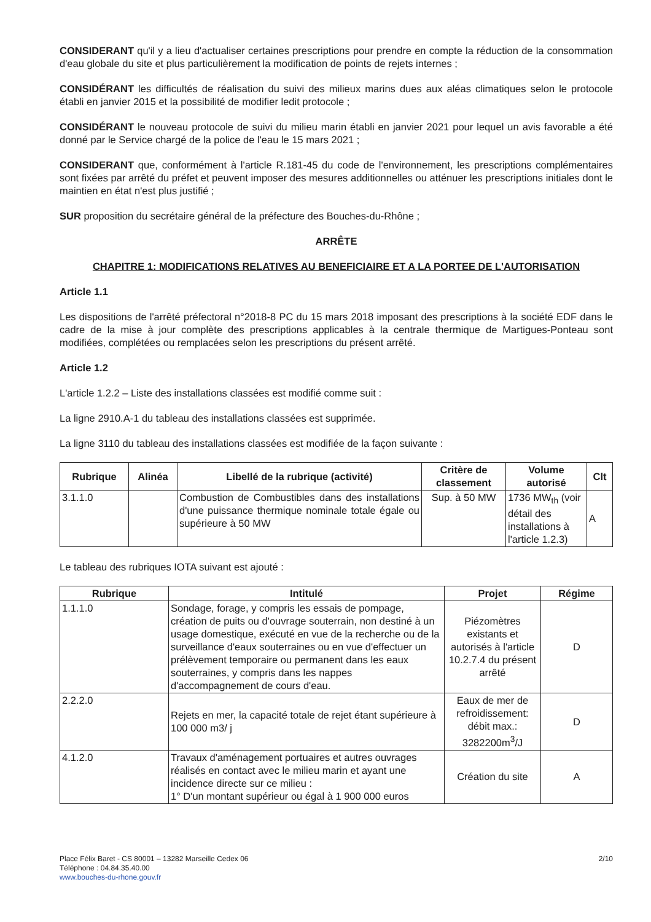CONSIDERANT qu'il y a lieu d'actualiser certaines prescriptions pour prendre en compte la réduction de la consommation d'eau globale du site et plus particulièrement la modification de points de rejets internes ;
CONSIDÉRANT les difficultés de réalisation du suivi des milieux marins dues aux aléas climatiques selon le protocole établi en janvier 2015 et la possibilité de modifier ledit protocole ;
CONSIDÉRANT le nouveau protocole de suivi du milieu marin établi en janvier 2021 pour lequel un avis favorable a été donné par le Service chargé de la police de l'eau le 15 mars 2021 ;
CONSIDERANT que, conformément à l'article R.181-45 du code de l'environnement, les prescriptions complémentaires sont fixées par arrêté du préfet et peuvent imposer des mesures additionnelles ou atténuer les prescriptions initiales dont le maintien en état n'est plus justifié ;
SUR proposition du secrétaire général de la préfecture des Bouches-du-Rhône ;
ARRÊTE
CHAPITRE 1: MODIFICATIONS RELATIVES AU BENEFICIAIRE ET A LA PORTEE DE L'AUTORISATION
Article 1.1
Les dispositions de l'arrêté préfectoral n°2018-8 PC du 15 mars 2018 imposant des prescriptions à la société EDF dans le cadre de la mise à jour complète des prescriptions applicables à la centrale thermique de Martigues-Ponteau sont modifiées, complétées ou remplacées selon les prescriptions du présent arrêté.
Article 1.2
L'article 1.2.2 – Liste des installations classées est modifié comme suit :
La ligne 2910.A-1 du tableau des installations classées est supprimée.
La ligne 3110 du tableau des installations classées est modifiée de la façon suivante :
| Rubrique | Alinéa | Libellé de la rubrique (activité) | Critère de classement | Volume autorisé | Clt |
| --- | --- | --- | --- | --- | --- |
| 3.1.1.0 | | Combustion de Combustibles dans des installations d'une puissance thermique nominale totale égale ou supérieure à 50 MW | Sup. à 50 MW | 1736 MW<sub>th</sub> (voir détail des installations à l'article 1.2.3) | A |
Le tableau des rubriques IOTA suivant est ajouté :
| Rubrique | Intitulé | Projet | Régime |
| --- | --- | --- | --- |
| 1.1.1.0 | Sondage, forage, y compris les essais de pompage, création de puits ou d'ouvrage souterrain, non destiné à un usage domestique, exécuté en vue de la recherche ou de la surveillance d'eaux souterraines ou en vue d'effectuer un prélèvement temporaire ou permanent dans les eaux souterraines, y compris dans les nappes d'accompagnement de cours d'eau. | Piézomètres existants et autorisés à l'article 10.2.7.4 du présent arrêté | D |
| 2.2.2.0 | Rejets en mer, la capacité totale de rejet étant supérieure à 100 000 m3/ j | Eaux de mer de refroidissement: débit max.: 3282200m<sup>3</sup>/J | D |
| 4.1.2.0 | Travaux d'aménagement portuaires et autres ouvrages réalisés en contact avec le milieu marin et ayant une incidence directe sur ce milieu : 1° D'un montant supérieur ou égal à 1 900 000 euros | Création du site | A |
Place Félix Baret - CS 80001 – 13282 Marseille Cedex 06
Téléphone : 04.84.35.40.00
www.bouches-du-rhone.gouv.fr
2/10